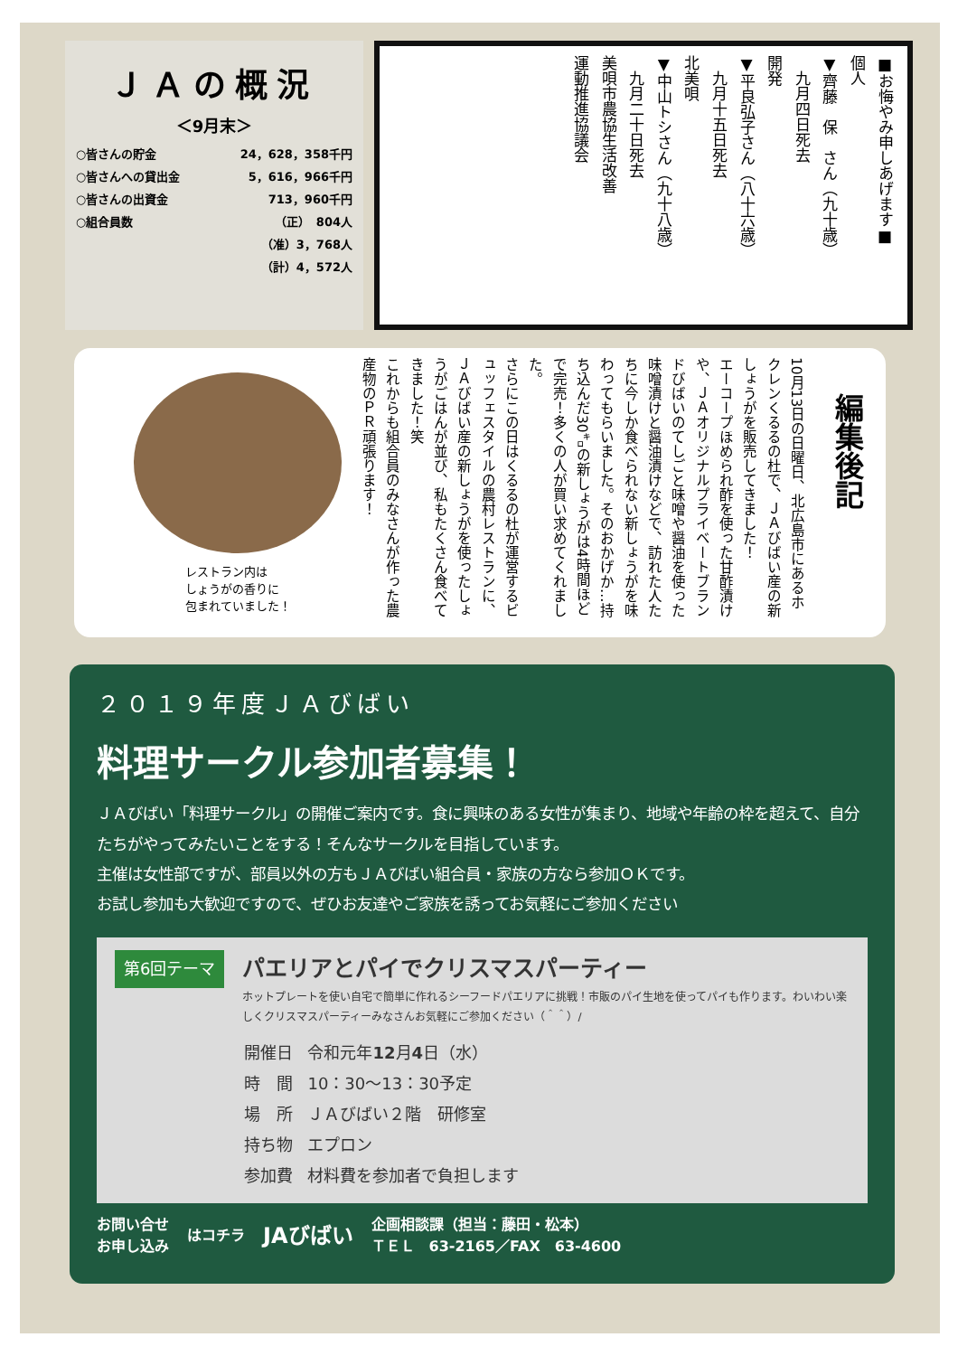ＪＡの概況
＜9月末＞
| ○皆さんの貯金 | 24，628，358千円 |
| ○皆さんへの貸出金 | 5，616，966千円 |
| ○皆さんの出資金 | 713，960千円 |
| ○組合員数 | （正） 804人 |
| | （准）3，768人 |
| | （計）4，572人 |
■お悔やみ申しあげます■
個人
▼齊藤　保　さん（九十歳）
　九月四日死去
開発
▼平良弘子さん（八十六歳）
　九月十五日死去
北美唄
▼中山トシさん（九十八歳）
　九月二十日死去
美唄市農協生活改善
運動推進協議会
編集後記
10月13日の日曜日、北広島市にあるホクレンくるるの杜で、ＪＡびばい産の新しょうがを販売してきました！
エーコープほめられ酢を使った甘酢漬けや、ＪＡオリジナルプライベートブランドびばいのてしごと味噌や醤油を使った味噌漬けと醤油漬けなどで、訪れた人たちに今しか食べられない新しょうがを味わってもらいました。そのおかげか…持ち込んだ30㌔の新しょうがは4時間ほどで完売！多くの人が買い求めてくれました。
さらにこの日はくるるの杜が運営するビュッフェスタイルの農村レストランに、ＪＡびばい産の新しょうがを使ったしょうがごはんが並び、私もたくさん食べてきました！笑
これからも組合員のみなさんが作った農産物のＰＲ頑張ります！
レストラン内は
しょうがの香りに
包まれていました！
２０１９年度ＪＡびばい
料理サークル参加者募集！
ＪＡびばい「料理サークル」の開催ご案内です。食に興味のある女性が集まり、地域や年齢の枠を超えて、自分たちがやってみたいことをする！そんなサークルを目指しています。
主催は女性部ですが、部員以外の方もＪＡびばい組合員・家族の方なら参加ＯＫです。
お試し参加も大歓迎ですので、ぜひお友達やご家族を誘ってお気軽にご参加ください
第6回テーマ
パエリアとパイでクリスマスパーティー
ホットプレートを使い自宅で簡単に作れるシーフードパエリアに挑戦！市販のパイ生地を使ってパイも作ります。わいわい楽しくクリスマスパーティーみなさんお気軽にご参加ください（＾＾）/
| 開催日 | 令和元年 12 月 4 日（水） |
| 時 間 | 10：30～13：30予定 |
| 場 所 | ＪＡびばい２階 研修室 |
| 持ち物 | エプロン |
| 参加費 | 材料費を参加者で負担します |
お問い合せ
お申し込み
はコチラ
JAびばい
企画相談課（担当：藤田・松本）
ＴＥＬ　63-2165／FAX　63-4600